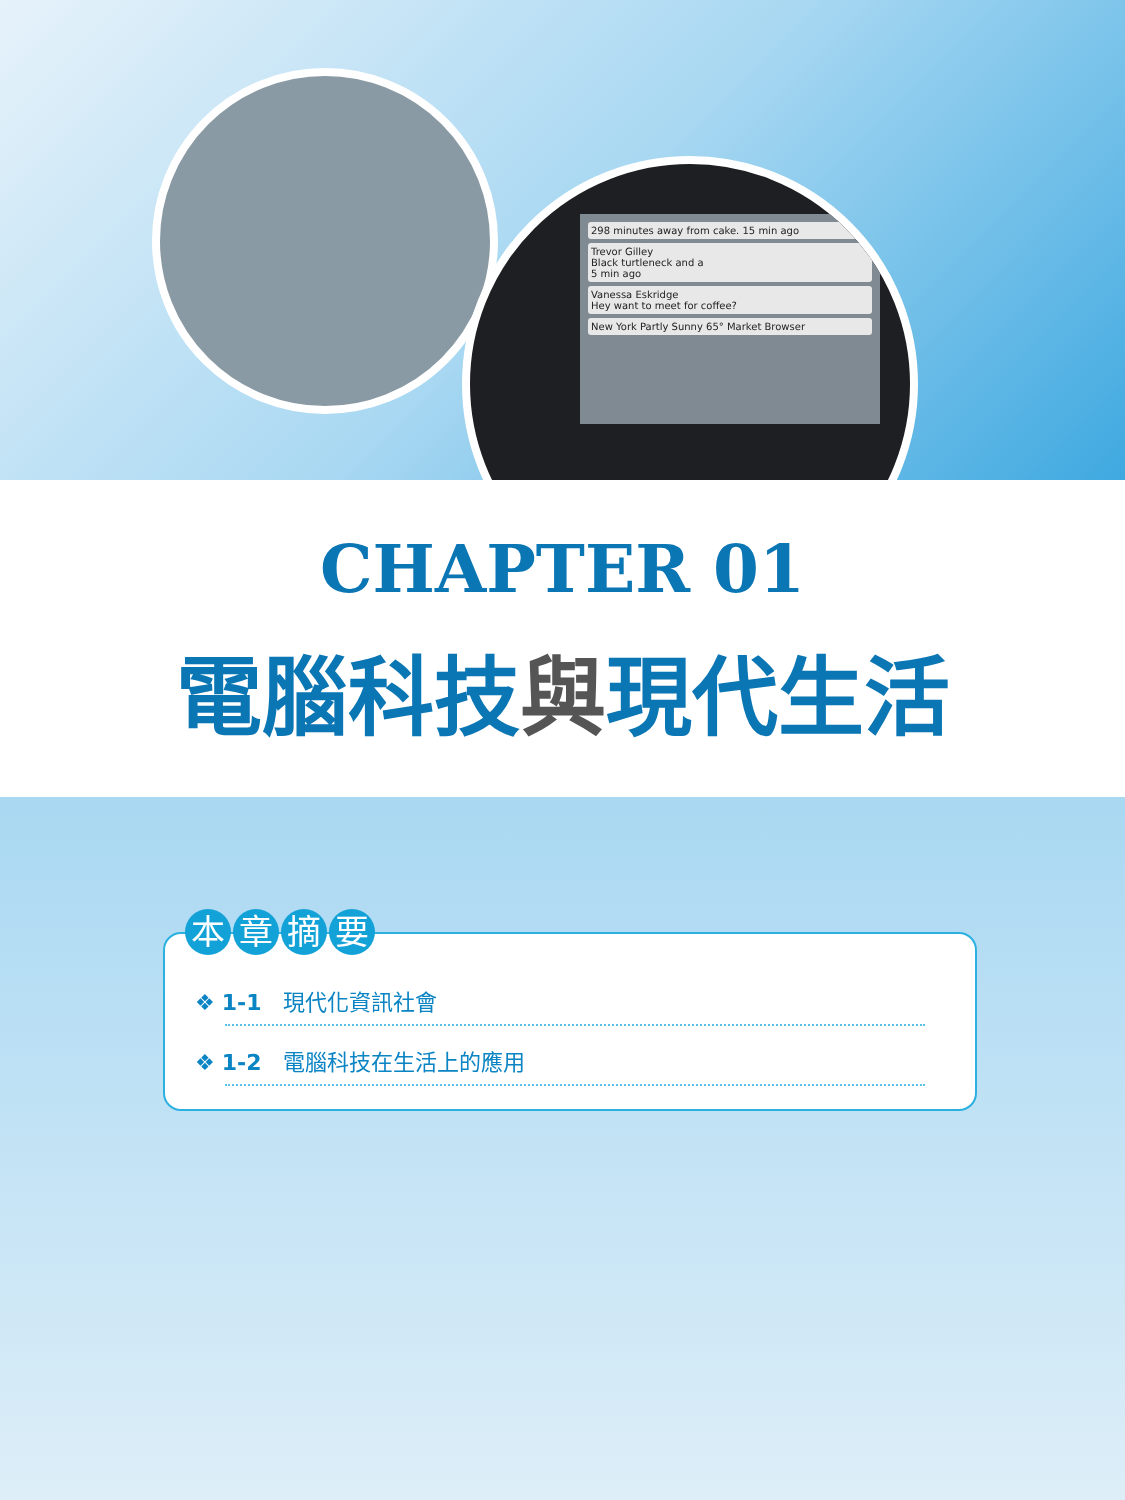298 minutes away from cake. 15 min ago
Trevor Gilley
Black turtleneck and a
5 min ago
Vanessa Eskridge
Hey want to meet for coffee?
New York Partly Sunny 65° Market Browser
CHAPTER 01
電腦科技與現代生活
本章摘要
❖ 1-1 現代化資訊社會
❖ 1-2 電腦科技在生活上的應用